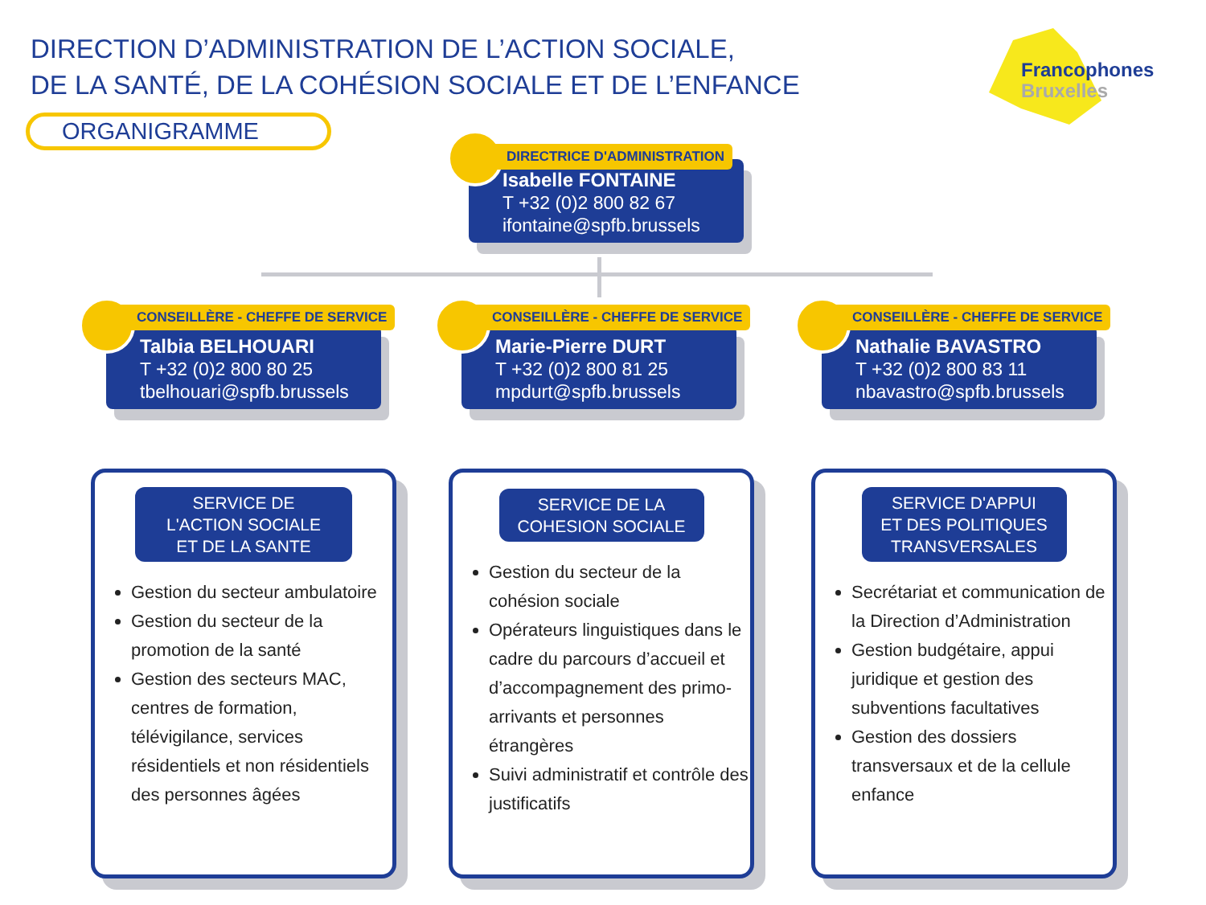DIRECTION D’ADMINISTRATION DE L’ACTION SOCIALE,
DE LA SANTÉ, DE LA COHÉSION SOCIALE ET DE L’ENFANCE
ORGANIGRAMME
Francophones
Bruxelles
Isabelle FONTAINE
T +32 (0)2 800 82 67
ifontaine@spfb.brussels
DIRECTRICE D'ADMINISTRATION
Talbia BELHOUARI
T +32 (0)2 800 80 25
tbelhouari@spfb.brussels
CONSEILLÈRE - CHEFFE DE SERVICE
Marie-Pierre DURT
T +32 (0)2 800 81 25
mpdurt@spfb.brussels
CONSEILLÈRE - CHEFFE DE SERVICE
Nathalie BAVASTRO
T +32 (0)2 800 83 11
nbavastro@spfb.brussels
CONSEILLÈRE - CHEFFE DE SERVICE
SERVICE DE
L'ACTION SOCIALE
ET DE LA SANTE
Gestion du secteur ambulatoire
Gestion du secteur de la promotion de la santé
Gestion des secteurs MAC, centres de formation, télévigilance, services résidentiels et non résidentiels des personnes âgées
SERVICE DE LA
COHESION SOCIALE
Gestion du secteur de la cohésion sociale
Opérateurs linguistiques dans le cadre du parcours d’accueil et d’accompagnement des primo-arrivants et personnes étrangères
Suivi administratif et contrôle des justificatifs
SERVICE D'APPUI
ET DES POLITIQUES
TRANSVERSALES
Secrétariat et communication de la Direction d’Administration
Gestion budgétaire, appui juridique et gestion des subventions facultatives
Gestion des dossiers transversaux et de la cellule enfance